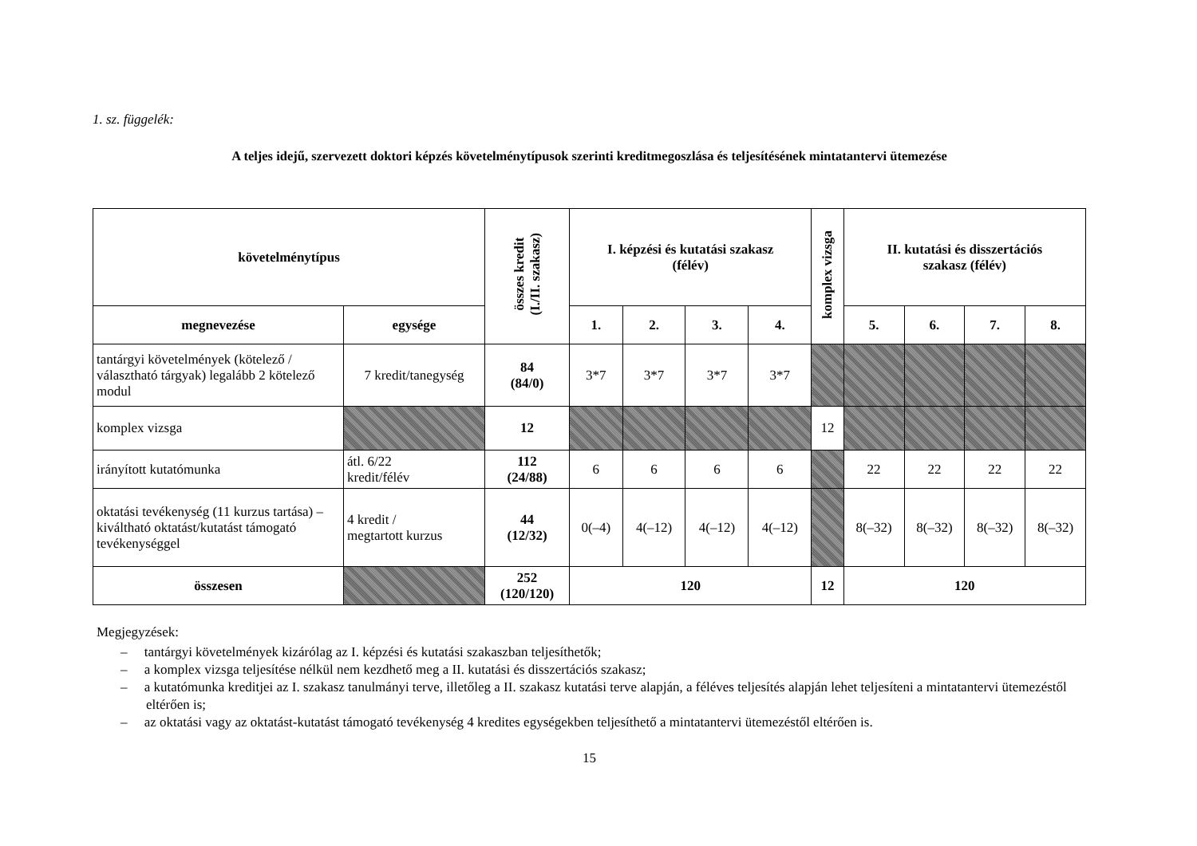1. sz. függelék:
A teljes idejű, szervezett doktori képzés követelménytípusok szerinti kreditmegoszlása és teljesítésének mintatantervi ütemezése
| követelménytípus | | összes kredit (I./II. szakasz) | I. képzési és kutatási szakasz (félév) | | | | komplex vizsga | II. kutatási és disszertációs szakasz (félév) | | | |
| --- | --- | --- | --- | --- | --- | --- | --- | --- | --- | --- | --- |
| megnevezése | egysége | | 1. | 2. | 3. | 4. | | 5. | 6. | 7. | 8. |
| tantárgyi követelmények (kötelező / választható tárgyak) legalább 2 kötelező modul | 7 kredit/tanegység | 84 (84/0) | 3*7 | 3*7 | 3*7 | 3*7 | | | | | |
| komplex vizsga | | 12 | | | | | 12 | | | | |
| irányított kutatómunka | átl. 6/22 kredit/félév | 112 (24/88) | 6 | 6 | 6 | 6 | | 22 | 22 | 22 | 22 |
| oktatási tevékenység (11 kurzus tartása) – kiváltható oktatást/kutatást támogató tevékenységgel | 4 kredit / megtartott kurzus | 44 (12/32) | 0(–4) | 4(–12) | 4(–12) | 4(–12) | | 8(–32) | 8(–32) | 8(–32) | 8(–32) |
| összesen | | 252 (120/120) | 120 | | | | 12 | 120 | | | |
Megjegyzések:
– tantárgyi követelmények kizárólag az I. képzési és kutatási szakaszban teljesíthetők;
– a komplex vizsga teljesítése nélkül nem kezdhető meg a II. kutatási és disszertációs szakasz;
– a kutatómunka kreditjei az I. szakasz tanulmányi terve, illetőleg a II. szakasz kutatási terve alapján, a féléves teljesítés alapján lehet teljesíteni a mintatantervi ütemezéstől eltérően is;
– az oktatási vagy az oktatást-kutatást támogató tevékenység 4 kredites egységekben teljesíthető a mintatantervi ütemezéstől eltérően is.
15